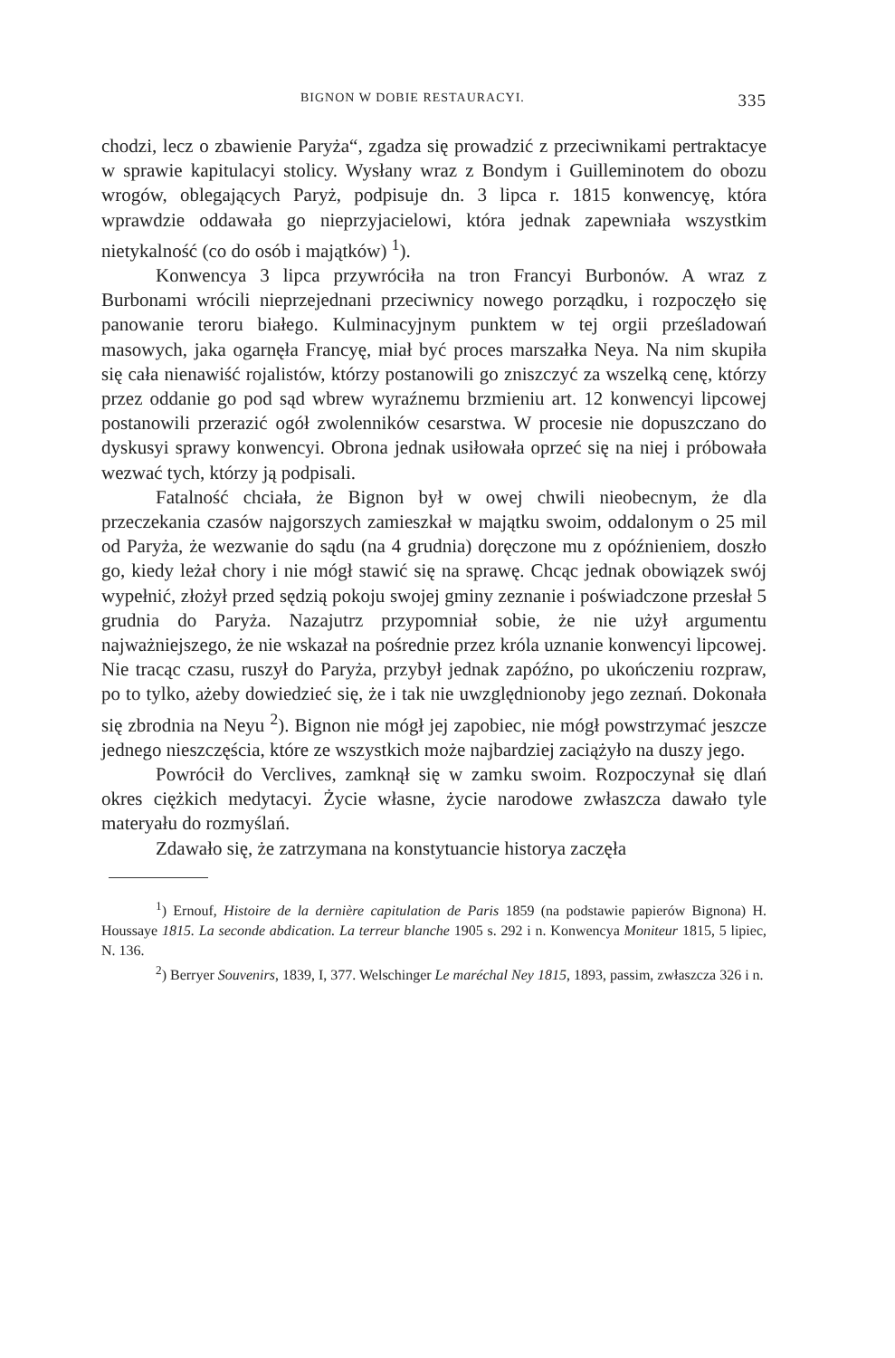BIGNON W DOBIE RESTAURACYI. 335
chodzi, lecz o zbawienie Paryża“, zgadza się prowadzić z przeciwnikami pertraktacye w sprawie kapitulacyi stolicy. Wysłany wraz z Bondym i Guilleminotem do obozu wrogów, oblegających Paryż, podpisuje dn. 3 lipca r. 1815 konwencyę, która wprawdzie oddawała go nieprzyjacielowi, która jednak zapewniała wszystkim nietykalność (co do osób i majątków) <sup>1</sup>).
Konwencya 3 lipca przywróciła na tron Francyi Burbonów. A wraz z Burbonami wrócili nieprzejednani przeciwnicy nowego porządku, i rozpoczęło się panowanie teroru białego. Kulminacyjnym punktem w tej orgii prześladowań masowych, jaka ogarnęła Francyę, miał być proces marszałka Neya. Na nim skupiła się cała nienawiść rojalistów, którzy postanowili go zniszczyć za wszelką cenę, którzy przez oddanie go pod sąd wbrew wyraźnemu brzmieniu art. 12 konwencyi lipcowej postanowili przerazić ogół zwolenników cesarstwa. W procesie nie dopuszczano do dyskusyi sprawy konwencyi. Obrona jednak usiłowała oprzeć się na niej i próbowała wezwać tych, którzy ją podpisali.
Fatalność chciała, że Bignon był w owej chwili nieobecnym, że dla przeczekania czasów najgorszych zamieszkał w majątku swoim, oddalonym o 25 mil od Paryża, że wezwanie do sądu (na 4 grudnia) doręczone mu z opóźnieniem, doszło go, kiedy leżał chory i nie mógł stawić się na sprawę. Chcąc jednak obowiązek swój wypełnić, złożył przed sędzią pokoju swojej gminy zeznanie i poświadczone przesłał 5 grudnia do Paryża. Nazajutrz przypomniał sobie, że nie użył argumentu najważniejszego, że nie wskazał na pośrednie przez króla uznanie konwencyi lipcowej. Nie tracąc czasu, ruszył do Paryża, przybył jednak zapóźno, po ukończeniu rozpraw, po to tylko, ażeby dowiedzieć się, że i tak nie uwzględnionoby jego zeznań. Dokonała się zbrodnia na Neyu <sup>2</sup>). Bignon nie mógł jej zapobiec, nie mógł powstrzymać jeszcze jednego nieszczęścia, które ze wszystkich może najbardziej zaciążyło na duszy jego.
Powrócił do Verclives, zamknął się w zamku swoim. Rozpoczynał się dlań okres ciężkich medytacyi. Życie własne, życie narodowe zwłaszcza dawało tyle materyału do rozmyślań.
Zdawało się, że zatrzymana na konstytuancie historya zaczęła
<sup>1</sup>) Ernouf, Histoire de la dernière capitulation de Paris 1859 (na podstawie papierów Bignona) H. Houssaye 1815. La seconde abdication. La terreur blanche 1905 s. 292 i n. Konwencya Moniteur 1815, 5 lipiec, N. 136.
<sup>2</sup>) Berryer Souvenirs, 1839, I, 377. Welschinger Le maréchal Ney 1815, 1893, passim, zwłaszcza 326 i n.